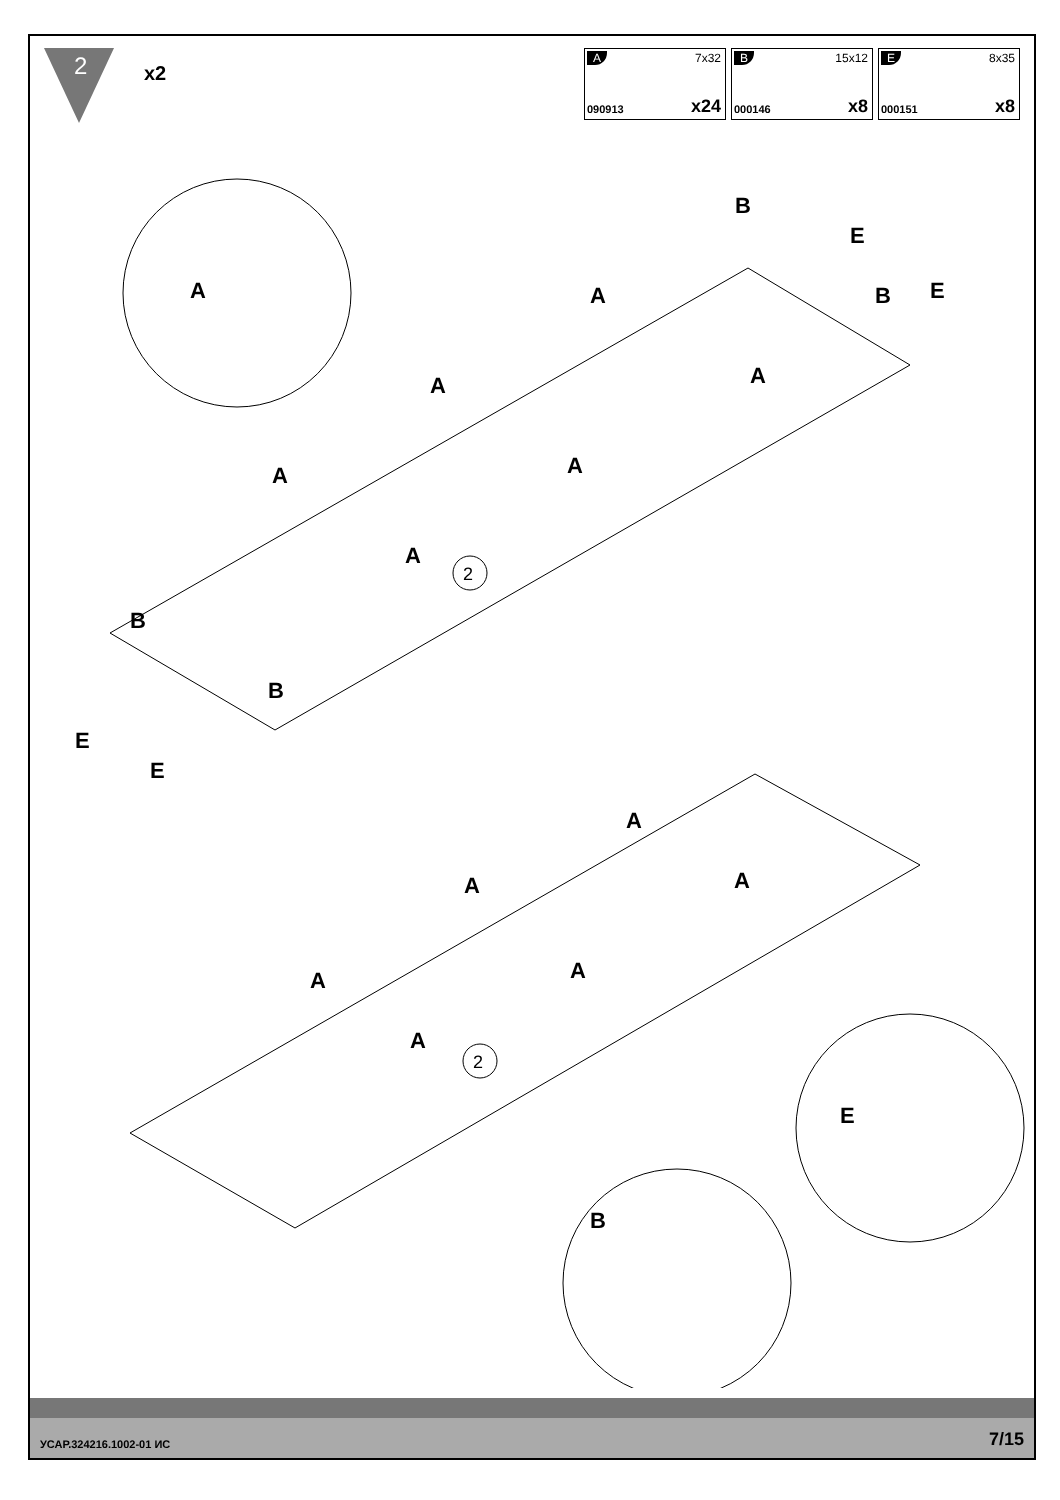2
x2
A 7x32
090913 x24
B 15x12
000146 x8
E 8x35
000151 x8
A
2
A
A
A
A
A
A
B
B
B
B
E
E
E
E
2
A
A
A
A
A
A
B
E
УСАР.324216.1002-01 ИС 7/15